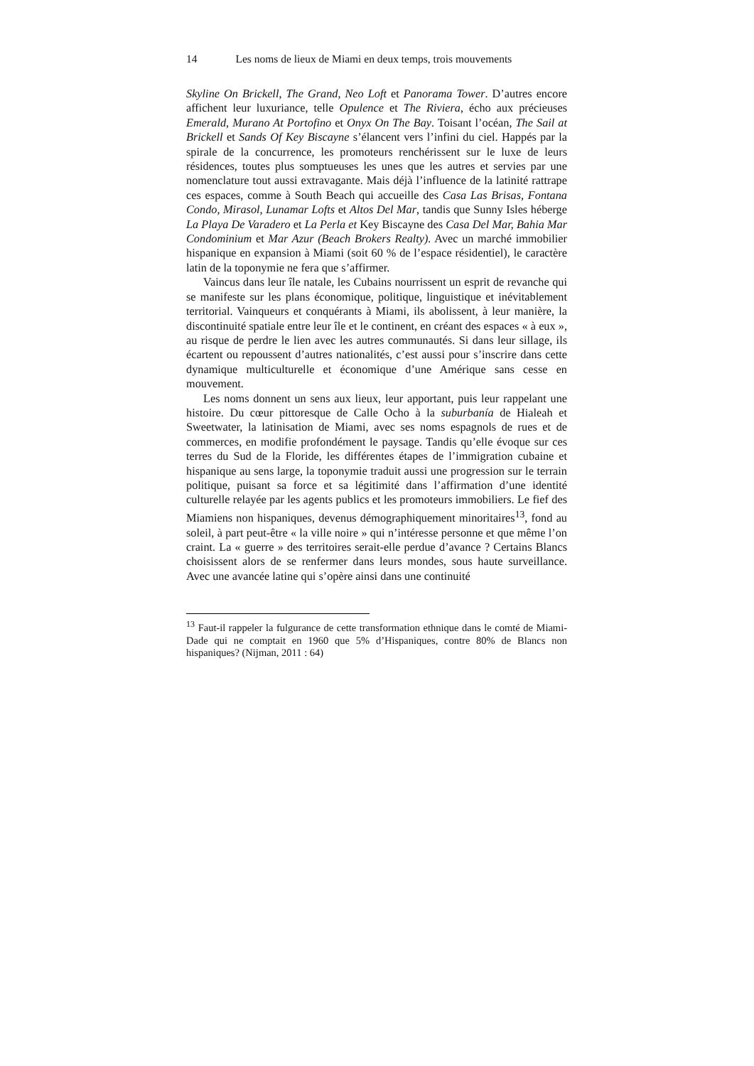14 Les noms de lieux de Miami en deux temps, trois mouvements
Skyline On Brickell, The Grand, Neo Loft et Panorama Tower. D’autres encore affichent leur luxuriance, telle Opulence et The Riviera, écho aux précieuses Emerald, Murano At Portofino et Onyx On The Bay. Toisant l’océan, The Sail at Brickell et Sands Of Key Biscayne s’élancent vers l’infini du ciel. Happés par la spirale de la concurrence, les promoteurs renchérissent sur le luxe de leurs résidences, toutes plus somptueuses les unes que les autres et servies par une nomenclature tout aussi extravagante. Mais déjà l’influence de la latinité rattrape ces espaces, comme à South Beach qui accueille des Casa Las Brisas, Fontana Condo, Mirasol, Lunamar Lofts et Altos Del Mar, tandis que Sunny Isles héberge La Playa De Varadero et La Perla et Key Biscayne des Casa Del Mar, Bahia Mar Condominium et Mar Azur (Beach Brokers Realty). Avec un marché immobilier hispanique en expansion à Miami (soit 60 % de l’espace résidentiel), le caractère latin de la toponymie ne fera que s’affirmer.
Vaincus dans leur île natale, les Cubains nourrissent un esprit de revanche qui se manifeste sur les plans économique, politique, linguistique et inévitablement territorial. Vainqueurs et conquérants à Miami, ils abolissent, à leur manière, la discontinuité spatiale entre leur île et le continent, en créant des espaces « à eux », au risque de perdre le lien avec les autres communautés. Si dans leur sillage, ils écartent ou repoussent d’autres nationalités, c’est aussi pour s’inscrire dans cette dynamique multiculturelle et économique d’une Amérique sans cesse en mouvement.
Les noms donnent un sens aux lieux, leur apportant, puis leur rappelant une histoire. Du cœur pittoresque de Calle Ocho à la suburbanía de Hialeah et Sweetwater, la latinisation de Miami, avec ses noms espagnols de rues et de commerces, en modifie profondément le paysage. Tandis qu’elle évoque sur ces terres du Sud de la Floride, les différentes étapes de l’immigration cubaine et hispanique au sens large, la toponymie traduit aussi une progression sur le terrain politique, puisant sa force et sa légitimité dans l’affirmation d’une identité culturelle relayée par les agents publics et les promoteurs immobiliers. Le fief des Miamiens non hispaniques, devenus démographiquement minoritaires<sup>13</sup>, fond au soleil, à part peut-être « la ville noire » qui n’intéresse personne et que même l’on craint. La « guerre » des territoires serait-elle perdue d’avance ? Certains Blancs choisissent alors de se renfermer dans leurs mondes, sous haute surveillance. Avec une avancée latine qui s’opère ainsi dans une continuité
<sup>13</sup> Faut-il rappeler la fulgurance de cette transformation ethnique dans le comté de Miami-Dade qui ne comptait en 1960 que 5% d’Hispaniques, contre 80% de Blancs non hispaniques? (Nijman, 2011 : 64)